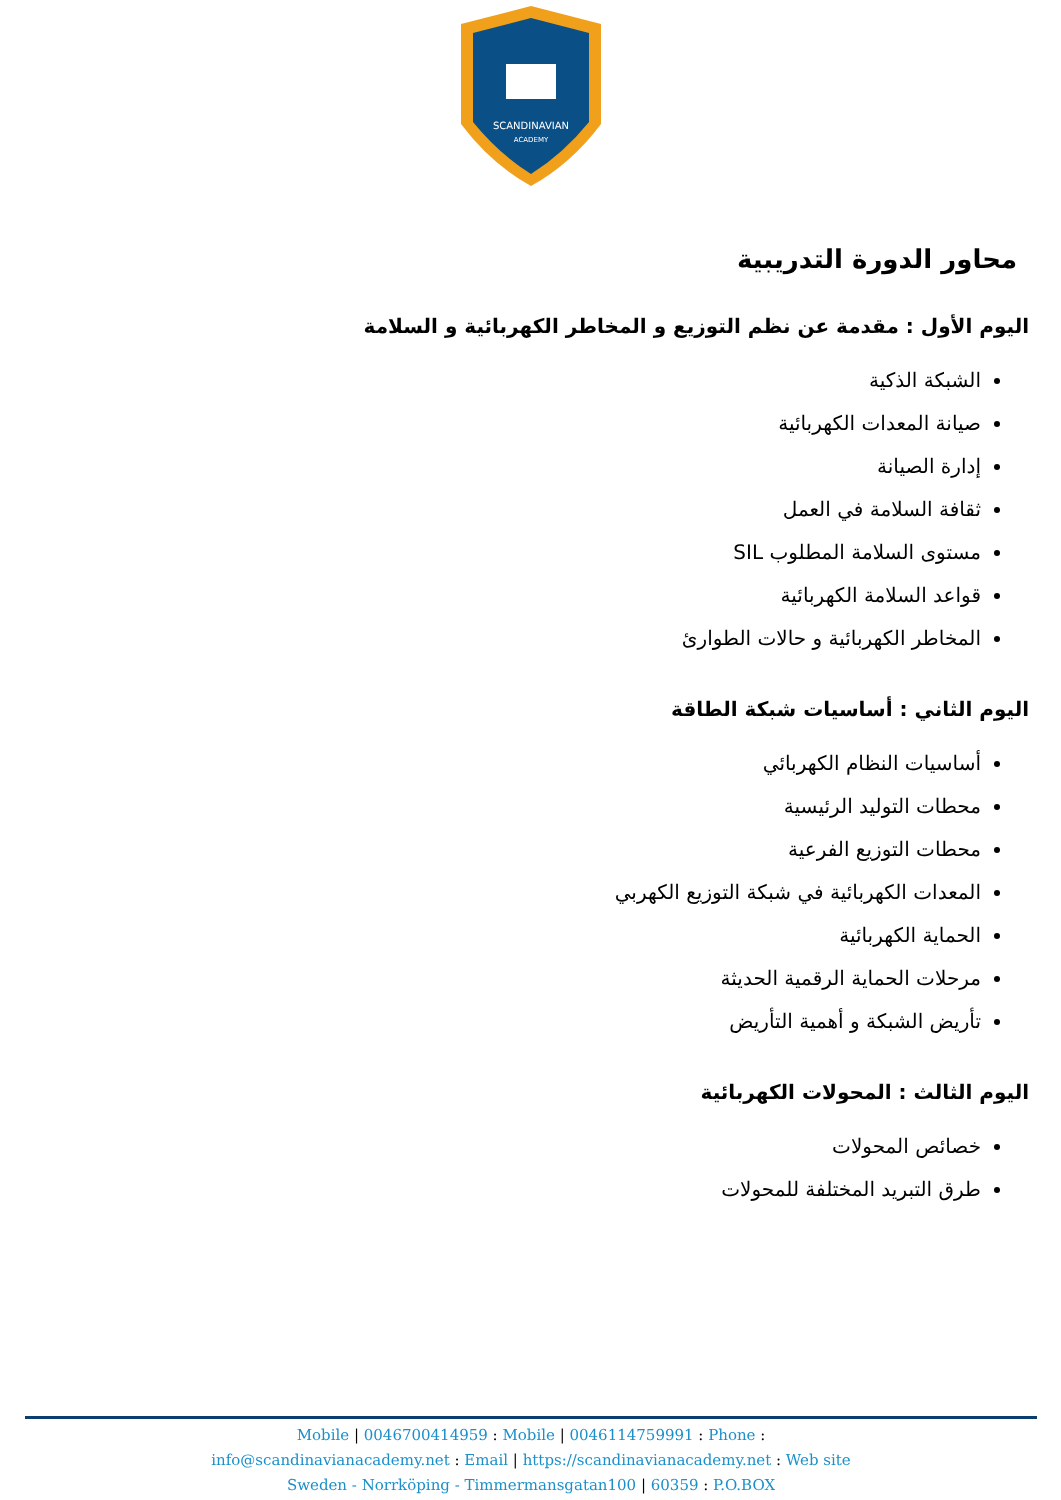SCANDINAVIAN
ACADEMY
محاور الدورة التدريبية
اليوم الأول : مقدمة عن نظم التوزيع و المخاطر الكهربائية و السلامة
الشبكة الذكية
صيانة المعدات الكهربائية
إدارة الصيانة
ثقافة السلامة في العمل
مستوى السلامة المطلوب SIL
قواعد السلامة الكهربائية
المخاطر الكهربائية و حالات الطوارئ
اليوم الثاني : أساسيات شبكة الطاقة
أساسيات النظام الكهربائي
محطات التوليد الرئيسية
محطات التوزيع الفرعية
المعدات الكهربائية في شبكة التوزيع الكهربي
الحماية الكهربائية
مرحلات الحماية الرقمية الحديثة
تأريض الشبكة و أهمية التأريض
اليوم الثالث : المحولات الكهربائية
خصائص المحولات
طرق التبريد المختلفة للمحولات
Mobile | 0046700414959 : Mobile | 0046114759991 : Phone :
info@scandinavianacademy.net : Email | https://scandinavianacademy.net : Web site
Sweden - Norrköping - Timmermansgatan100 | 60359 : P.O.BOX